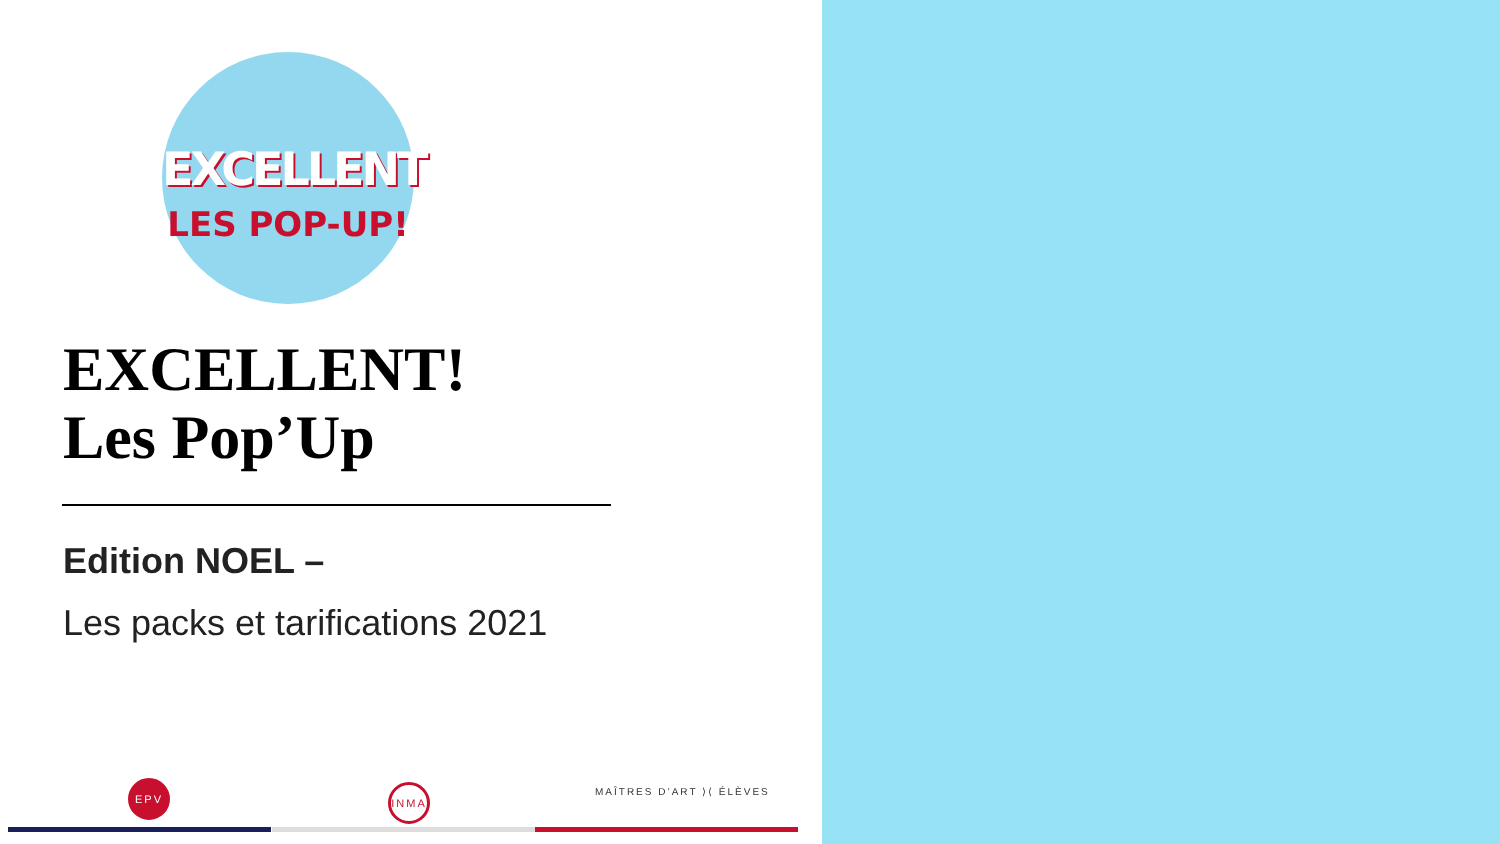EXCELLENT
LES POP-UP!
EXCELLENT!
Les Pop’Up
Edition NOEL –
Les packs et tarifications 2021
EPV INMA MAÎTRES D’ART ⟩⟨ ÉLÈVES